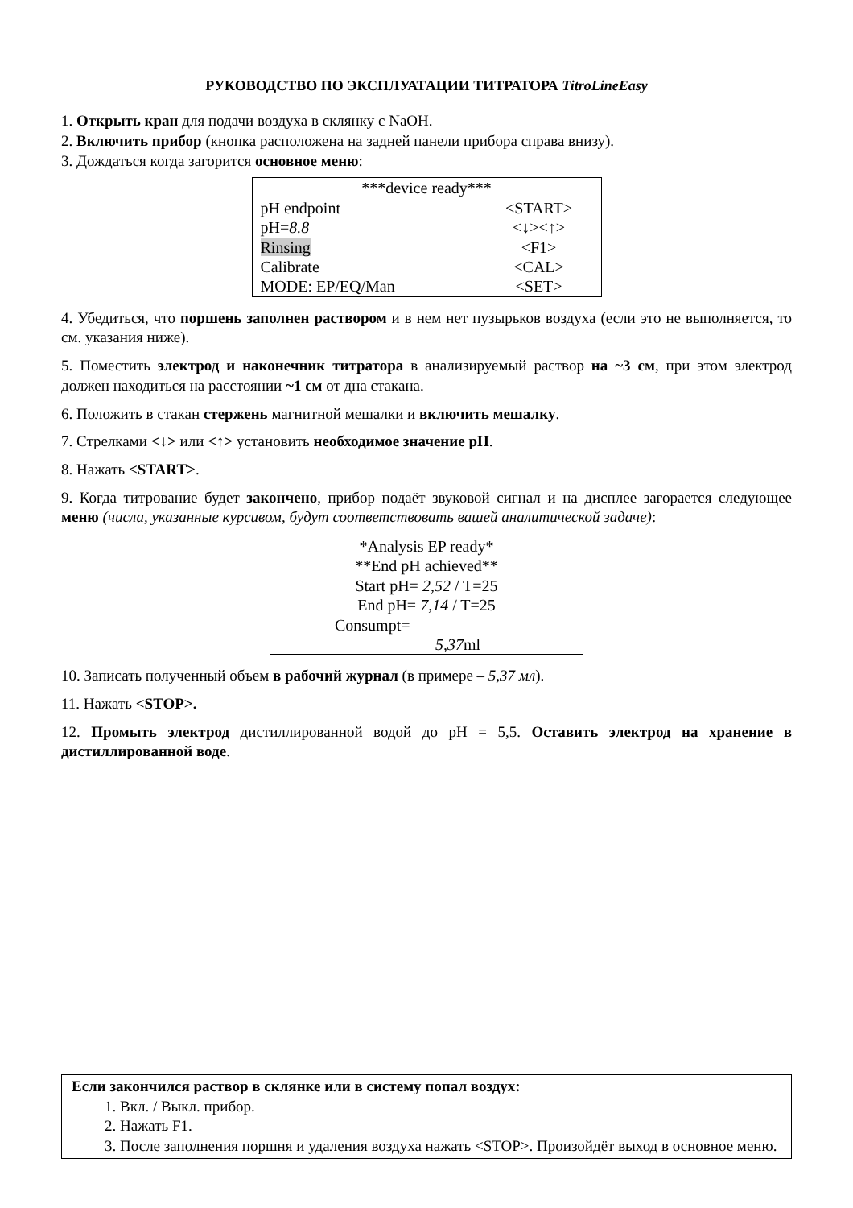РУКОВОДСТВО ПО ЭКСПЛУАТАЦИИ ТИТРАТОРА TitroLineEasy
1. Открыть кран для подачи воздуха в склянку с NaOH.
2. Включить прибор (кнопка расположена на задней панели прибора справа внизу).
3. Дождаться когда загорится основное меню:
| ***device ready*** | |
| pH endpoint | <START> |
| pH= 8.8 | <↓><↑> |
| Rinsing | <F1> |
| Calibrate | <CAL> |
| MODE: EP/EQ/Man | <SET> |
4. Убедиться, что поршень заполнен раствором и в нем нет пузырьков воздуха (если это не выполняется, то см. указания ниже).
5. Поместить электрод и наконечник титратора в анализируемый раствор на ~3 см, при этом электрод должен находиться на расстоянии ~1 см от дна стакана.
6. Положить в стакан стержень магнитной мешалки и включить мешалку.
7. Стрелками <↓> или <↑> установить необходимое значение рН.
8. Нажать <START>.
9. Когда титрование будет закончено, прибор подаёт звуковой сигнал и на дисплее загорается следующее меню (числа, указанные курсивом, будут соответствовать вашей аналитической задаче):
| *Analysis EP ready* |
| **End pH achieved** |
| Start pH= 2,52 / T=25 |
| End pH= 7,14 / T=25 |
| Consumpt= |
| 5,37 ml |
10. Записать полученный объем в рабочий журнал (в примере – 5,37 мл).
11. Нажать <STOP>.
12. Промыть электрод дистиллированной водой до pH = 5,5. Оставить электрод на хранение в дистиллированной воде.
Если закончился раствор в склянке или в систему попал воздух:
1. Вкл. / Выкл. прибор.
2. Нажать F1.
3. После заполнения поршня и удаления воздуха нажать <STOP>. Произойдёт выход в основное меню.